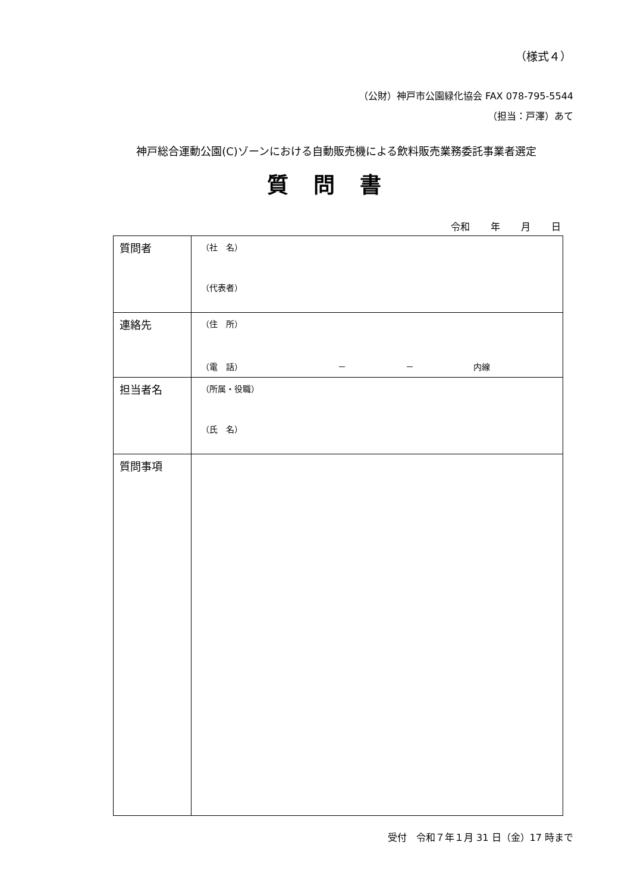（様式４）
（公財）神戸市公園緑化協会 FAX 078-795-5544
（担当：戸澤）あて
神戸総合運動公園(C)ゾーンにおける自動販売機による飲料販売業務委託事業者選定
質問書
令和 年 月 日
| 質問者 | （社 名） （代表者） |
| 連絡先 | （住 所） （電 話） － － 内線 |
| 担当者名 | （所属・役職） （氏 名） |
| 質問事項 | |
受付　令和７年１月 31 日（金）17 時まで